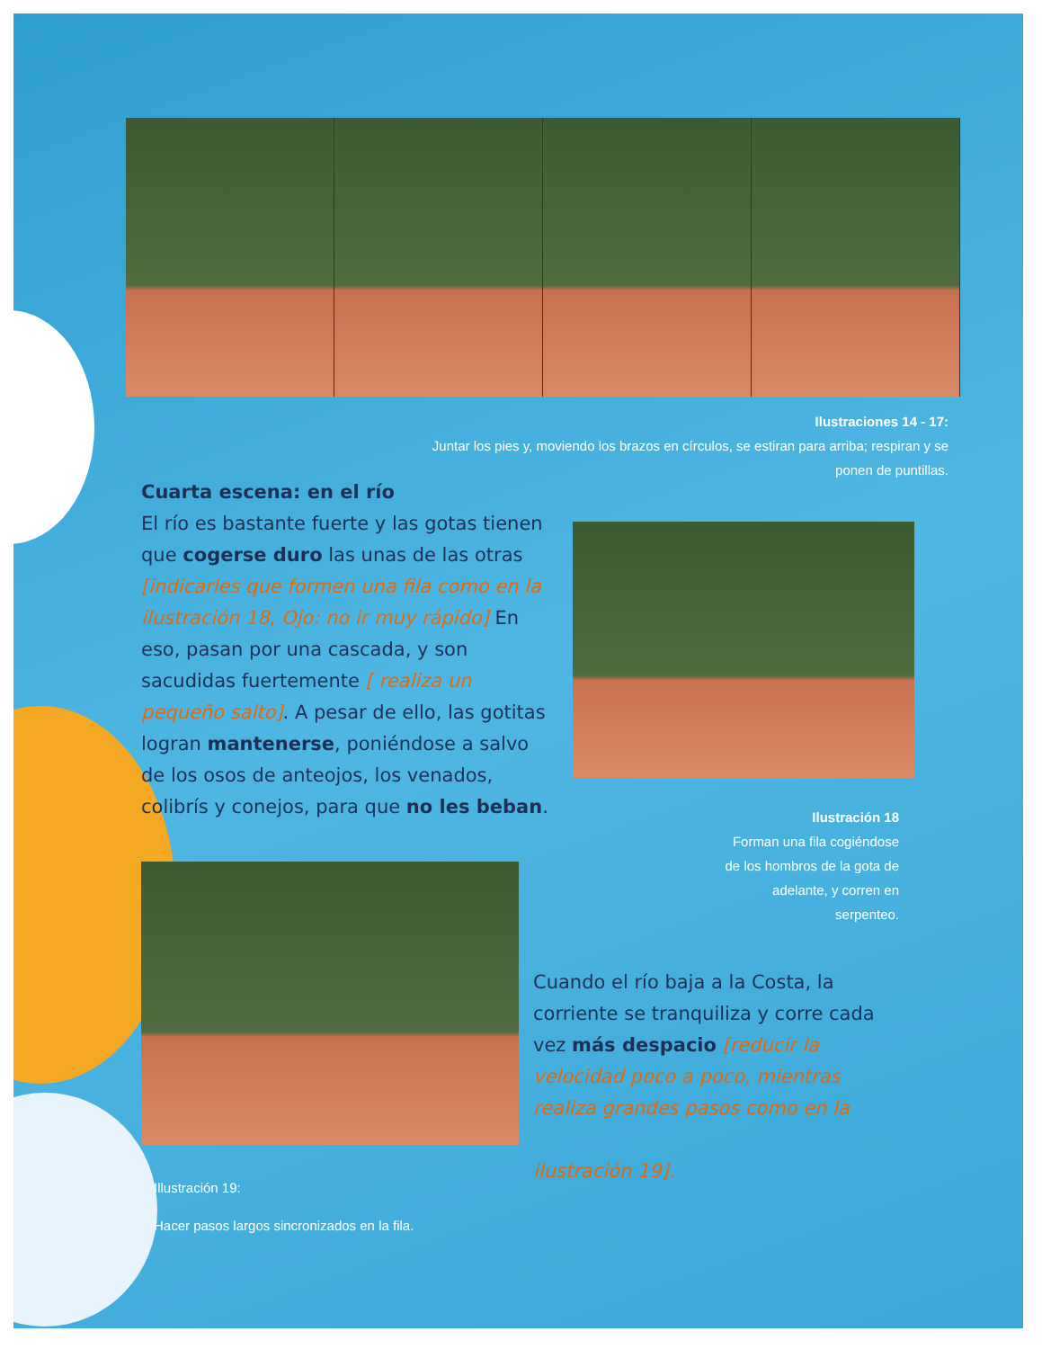Ilustraciones 14 - 17:
Juntar los pies y, moviendo los brazos en círculos, se estiran para arriba; respiran y se ponen de puntillas.
Cuarta escena: en el río
El río es bastante fuerte y las gotas tienen que cogerse duro las unas de las otras [indicarles que formen una fila como en la ilustración 18, Ojo: no ir muy rápido] En eso, pasan por una cascada, y son sacudidas fuertemente [ realiza un pequeño salto]. A pesar de ello, las gotitas logran mantenerse, poniéndose a salvo de los osos de anteojos, los venados, colibrís y conejos, para que no les beban.
Ilustración 18
Forman una fila cogiéndose de los hombros de la gota de adelante, y corren en serpenteo.
Cuando el río baja a la Costa, la corriente se tranquiliza y corre cada vez más despacio [reducir la velocidad poco a poco, mientras realiza grandes pasos como en la
ilustración 19].
Illustración 19:
Hacer pasos largos sincronizados en la fila.